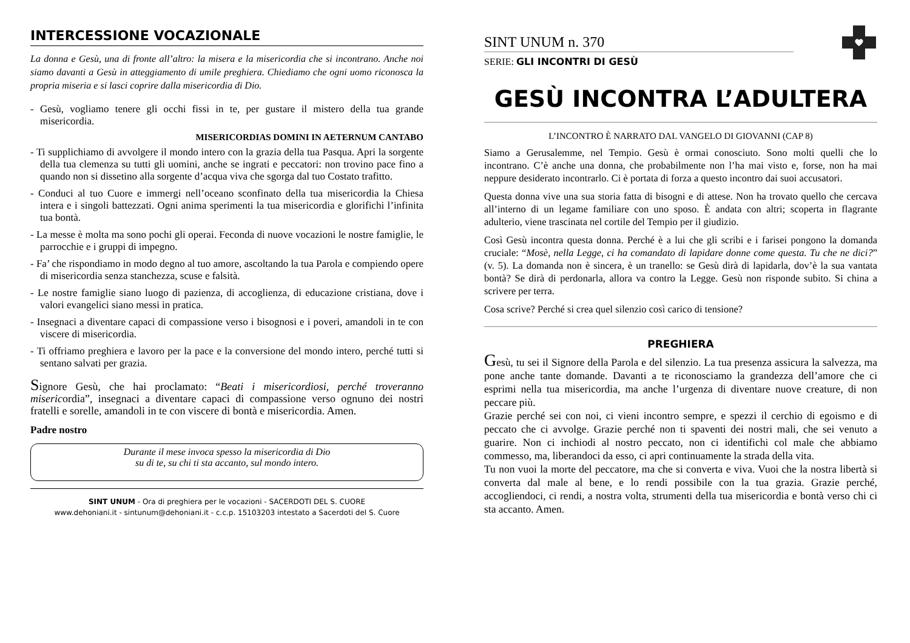INTERCESSIONE VOCAZIONALE
La donna e Gesù, una di fronte all’altro: la misera e la misericordia che si incontrano. Anche noi siamo davanti a Gesù in atteggiamento di umile preghiera. Chiediamo che ogni uomo riconosca la propria miseria e si lasci coprire dalla misericordia di Dio.
- Gesù, vogliamo tenere gli occhi fissi in te, per gustare il mistero della tua grande misericordia.
MISERICORDIAS DOMINI IN AETERNUM CANTABO
- Ti supplichiamo di avvolgere il mondo intero con la grazia della tua Pasqua. Apri la sorgente della tua clemenza su tutti gli uomini, anche se ingrati e peccatori: non trovino pace fino a quando non si dissetino alla sorgente d’acqua viva che sgorga dal tuo Costato trafitto.
- Conduci al tuo Cuore e immergi nell’oceano sconfinato della tua misericordia la Chiesa intera e i singoli battezzati. Ogni anima sperimenti la tua misericordia e glorifichi l’infinita tua bontà.
- La messe è molta ma sono pochi gli operai. Feconda di nuove vocazioni le nostre famiglie, le parrocchie e i gruppi di impegno.
- Fa’ che rispondiamo in modo degno al tuo amore, ascoltando la tua Parola e compiendo opere di misericordia senza stanchezza, scuse e falsità.
- Le nostre famiglie siano luogo di pazienza, di accoglienza, di educazione cristiana, dove i valori evangelici siano messi in pratica.
- Insegnaci a diventare capaci di compassione verso i bisognosi e i poveri, amandoli in te con viscere di misericordia.
- Ti offriamo preghiera e lavoro per la pace e la conversione del mondo intero, perché tutti si sentano salvati per grazia.
Signore Gesù, che hai proclamato: “Beati i misericordiosi, perché troveranno misericordia”, insegnaci a diventare capaci di compassione verso ognuno dei nostri fratelli e sorelle, amandoli in te con viscere di bontà e misericordia. Amen.
Padre nostro
Durante il mese invoca spesso la misericordia di Dio
su di te, su chi ti sta accanto, sul mondo intero.
SINT UNUM - Ora di preghiera per le vocazioni - SACERDOTI DEL S. CUORE
www.dehoniani.it - sintunum@dehoniani.it - c.c.p. 15103203 intestato a Sacerdoti del S. Cuore
SINT UNUM n. 370
SERIE: GLI INCONTRI DI GESÙ
GESÙ INCONTRA L’ADULTERA
L’INCONTRO È NARRATO DAL VANGELO DI GIOVANNI (CAP 8)
Siamo a Gerusalemme, nel Tempio. Gesù è ormai conosciuto. Sono molti quelli che lo incontrano. C’è anche una donna, che probabilmente non l’ha mai visto e, forse, non ha mai neppure desiderato incontrarlo. Ci è portata di forza a questo incontro dai suoi accusatori.
Questa donna vive una sua storia fatta di bisogni e di attese. Non ha trovato quello che cercava all’interno di un legame familiare con uno sposo. È andata con altri; scoperta in flagrante adulterio, viene trascinata nel cortile del Tempio per il giudizio.
Così Gesù incontra questa donna. Perché è a lui che gli scribi e i farisei pongono la domanda cruciale: “Mosè, nella Legge, ci ha comandato di lapidare donne come questa. Tu che ne dici?” (v. 5). La domanda non è sincera, è un tranello: se Gesù dirà di lapidarla, dov’è la sua vantata bontà? Se dirà di perdonarla, allora va contro la Legge. Gesù non risponde subito. Si china a scrivere per terra.
Cosa scrive? Perché si crea quel silenzio così carico di tensione?
PREGHIERA
Gesù, tu sei il Signore della Parola e del silenzio. La tua presenza assicura la salvezza, ma pone anche tante domande. Davanti a te riconosciamo la grandezza dell’amore che ci esprimi nella tua misericordia, ma anche l’urgenza di diventare nuove creature, di non peccare più.
Grazie perché sei con noi, ci vieni incontro sempre, e spezzi il cerchio di egoismo e di peccato che ci avvolge. Grazie perché non ti spaventi dei nostri mali, che sei venuto a guarire. Non ci inchiodi al nostro peccato, non ci identifichi col male che abbiamo commesso, ma, liberandoci da esso, ci apri continuamente la strada della vita.
Tu non vuoi la morte del peccatore, ma che si converta e viva. Vuoi che la nostra libertà si converta dal male al bene, e lo rendi possibile con la tua grazia. Grazie perché, accogliendoci, ci rendi, a nostra volta, strumenti della tua misericordia e bontà verso chi ci sta accanto. Amen.